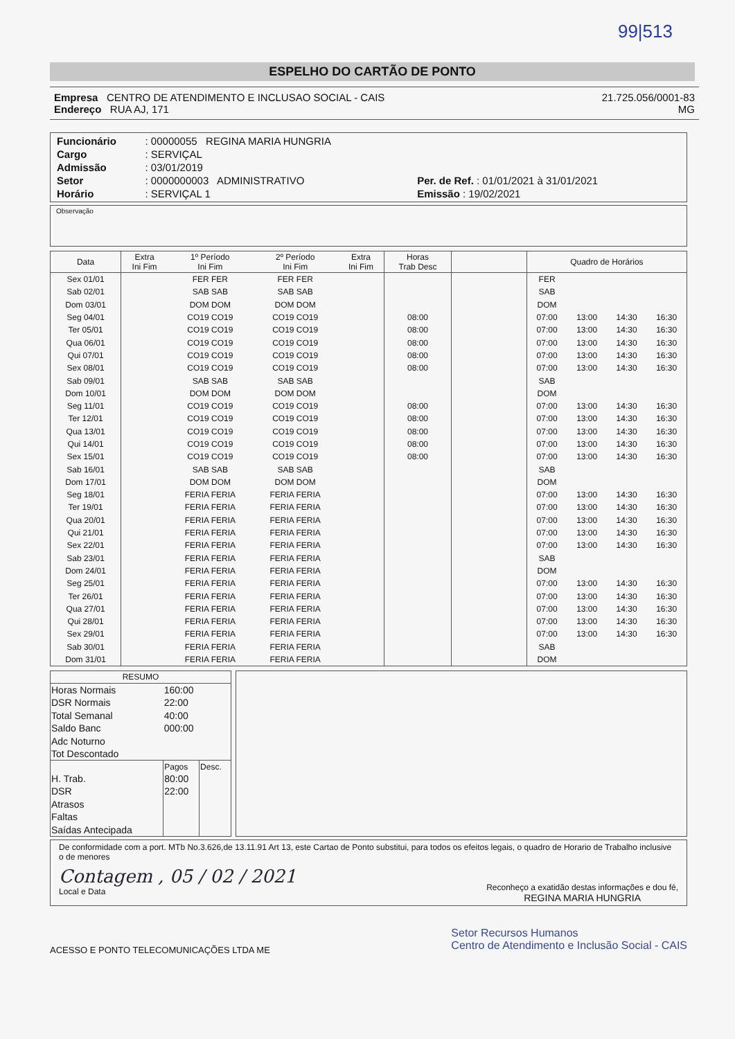99|513
ESPELHO DO CARTÃO DE PONTO
Empresa CENTRO DE ATENDIMENTO E INCLUSAO SOCIAL - CAIS
Endereço RUA AJ, 171
21.725.056/0001-83
MG
| Funcionário | : 00000055 REGINA MARIA HUNGRIA | |
| Cargo | : SERVIÇAL | |
| Admissão | : 03/01/2019 | |
| Setor | : 0000000003 ADMINISTRATIVO | Per. de Ref. : 01/01/2021 à 31/01/2021 |
| Horário | : SERVIÇAL 1 | Emissão : 19/02/2021 |
Observação
| Data | Extra Ini Fim | 1º Período Ini Fim | 2º Período Ini Fim | Extra Ini Fim | Horas Trab Desc | | Quadro de Horários | | | |
| --- | --- | --- | --- | --- | --- | --- | --- | --- | --- | --- |
| Sex 01/01 | | FER FER | FER FER | | | | FER | | | |
| Sab 02/01 | | SAB SAB | SAB SAB | | | | SAB | | | |
| Dom 03/01 | | DOM DOM | DOM DOM | | | | DOM | | | |
| Seg 04/01 | | CO19 CO19 | CO19 CO19 | | 08:00 | | 07:00 | 13:00 | 14:30 | 16:30 |
| Ter 05/01 | | CO19 CO19 | CO19 CO19 | | 08:00 | | 07:00 | 13:00 | 14:30 | 16:30 |
| Qua 06/01 | | CO19 CO19 | CO19 CO19 | | 08:00 | | 07:00 | 13:00 | 14:30 | 16:30 |
| Qui 07/01 | | CO19 CO19 | CO19 CO19 | | 08:00 | | 07:00 | 13:00 | 14:30 | 16:30 |
| Sex 08/01 | | CO19 CO19 | CO19 CO19 | | 08:00 | | 07:00 | 13:00 | 14:30 | 16:30 |
| Sab 09/01 | | SAB SAB | SAB SAB | | | | SAB | | | |
| Dom 10/01 | | DOM DOM | DOM DOM | | | | DOM | | | |
| Seg 11/01 | | CO19 CO19 | CO19 CO19 | | 08:00 | | 07:00 | 13:00 | 14:30 | 16:30 |
| Ter 12/01 | | CO19 CO19 | CO19 CO19 | | 08:00 | | 07:00 | 13:00 | 14:30 | 16:30 |
| Qua 13/01 | | CO19 CO19 | CO19 CO19 | | 08:00 | | 07:00 | 13:00 | 14:30 | 16:30 |
| Qui 14/01 | | CO19 CO19 | CO19 CO19 | | 08:00 | | 07:00 | 13:00 | 14:30 | 16:30 |
| Sex 15/01 | | CO19 CO19 | CO19 CO19 | | 08:00 | | 07:00 | 13:00 | 14:30 | 16:30 |
| Sab 16/01 | | SAB SAB | SAB SAB | | | | SAB | | | |
| Dom 17/01 | | DOM DOM | DOM DOM | | | | DOM | | | |
| Seg 18/01 | | FERIA FERIA | FERIA FERIA | | | | 07:00 | 13:00 | 14:30 | 16:30 |
| Ter 19/01 | | FERIA FERIA | FERIA FERIA | | | | 07:00 | 13:00 | 14:30 | 16:30 |
| Qua 20/01 | | FERIA FERIA | FERIA FERIA | | | | 07:00 | 13:00 | 14:30 | 16:30 |
| Qui 21/01 | | FERIA FERIA | FERIA FERIA | | | | 07:00 | 13:00 | 14:30 | 16:30 |
| Sex 22/01 | | FERIA FERIA | FERIA FERIA | | | | 07:00 | 13:00 | 14:30 | 16:30 |
| Sab 23/01 | | FERIA FERIA | FERIA FERIA | | | | SAB | | | |
| Dom 24/01 | | FERIA FERIA | FERIA FERIA | | | | DOM | | | |
| Seg 25/01 | | FERIA FERIA | FERIA FERIA | | | | 07:00 | 13:00 | 14:30 | 16:30 |
| Ter 26/01 | | FERIA FERIA | FERIA FERIA | | | | 07:00 | 13:00 | 14:30 | 16:30 |
| Qua 27/01 | | FERIA FERIA | FERIA FERIA | | | | 07:00 | 13:00 | 14:30 | 16:30 |
| Qui 28/01 | | FERIA FERIA | FERIA FERIA | | | | 07:00 | 13:00 | 14:30 | 16:30 |
| Sex 29/01 | | FERIA FERIA | FERIA FERIA | | | | 07:00 | 13:00 | 14:30 | 16:30 |
| Sab 30/01 | | FERIA FERIA | FERIA FERIA | | | | SAB | | | |
| Dom 31/01 | | FERIA FERIA | FERIA FERIA | | | | DOM | | | |
| RESUMO | | |
| Horas Normais | 160:00 | |
| DSR Normais | 22:00 | |
| Total Semanal | 40:00 | |
| Saldo Banc | 000:00 | |
| Adc Noturno | | |
| Tot Descontado | | |
| | Pagos | Desc. |
| H. Trab. | 80:00 | |
| DSR | 22:00 | |
| Atrasos | | |
| Faltas | | |
| Saídas Antecipada | | |
De conformidade com a port. MTb No.3.626,de 13.11.91 Art 13, este Cartao de Ponto substitui, para todos os efeitos legais, o quadro de Horario de Trabalho inclusive o de menores
Contagem , 05 / 02 / 2021
Local e Data
Reconheço a exatidão destas informações e dou fé,
REGINA MARIA HUNGRIA
ACESSO E PONTO TELECOMUNICAÇÕES LTDA ME
Setor Recursos Humanos
Centro de Atendimento e Inclusão Social - CAIS